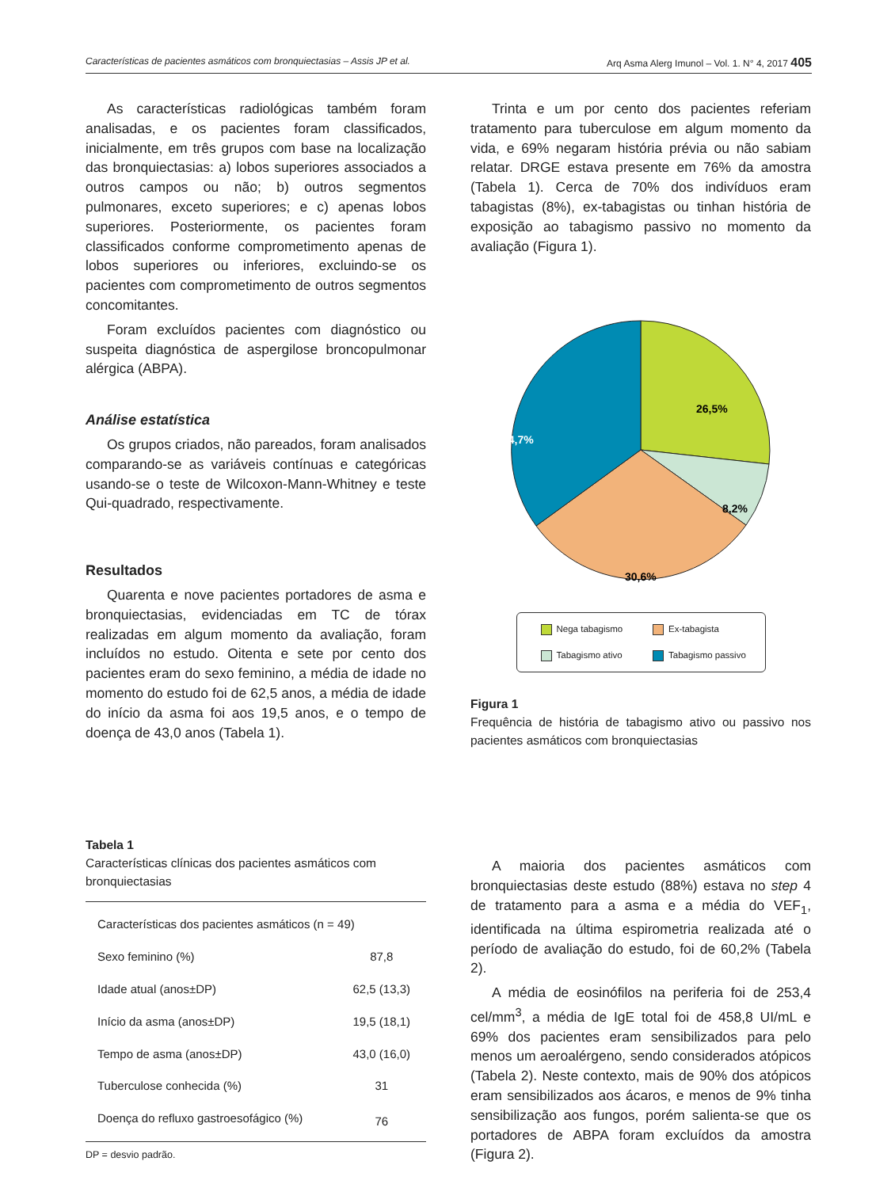Características de pacientes asmáticos com bronquiectasias – Assis JP et al. Arq Asma Alerg Imunol – Vol. 1. N° 4, 2017 405
As características radiológicas também foram analisadas, e os pacientes foram classificados, inicialmente, em três grupos com base na localização das bronquiectasias: a) lobos superiores associados a outros campos ou não; b) outros segmentos pulmonares, exceto superiores; e c) apenas lobos superiores. Posteriormente, os pacientes foram classificados conforme comprometimento apenas de lobos superiores ou inferiores, excluindo-se os pacientes com comprometimento de outros segmentos concomitantes.
Foram excluídos pacientes com diagnóstico ou suspeita diagnóstica de aspergilose broncopulmonar alérgica (ABPA).
Análise estatística
Os grupos criados, não pareados, foram analisados comparando-se as variáveis contínuas e categóricas usando-se o teste de Wilcoxon-Mann-Whitney e teste Qui-quadrado, respectivamente.
Resultados
Quarenta e nove pacientes portadores de asma e bronquiectasias, evidenciadas em TC de tórax realizadas em algum momento da avaliação, foram incluídos no estudo. Oitenta e sete por cento dos pacientes eram do sexo feminino, a média de idade no momento do estudo foi de 62,5 anos, a média de idade do início da asma foi aos 19,5 anos, e o tempo de doença de 43,0 anos (Tabela 1).
Tabela 1
Características clínicas dos pacientes asmáticos com bronquiectasias
| Características dos pacientes asmáticos (n = 49) | |
| Sexo feminino (%) | 87,8 |
| Idade atual (anos±DP) | 62,5 (13,3) |
| Início da asma (anos±DP) | 19,5 (18,1) |
| Tempo de asma (anos±DP) | 43,0 (16,0) |
| Tuberculose conhecida (%) | 31 |
| Doença do refluxo gastroesofágico (%) | 76 |
DP = desvio padrão.
Trinta e um por cento dos pacientes referiam tratamento para tuberculose em algum momento da vida, e 69% negaram história prévia ou não sabiam relatar. DRGE estava presente em 76% da amostra (Tabela 1). Cerca de 70% dos indivíduos eram tabagistas (8%), ex-tabagistas ou tinhan história de exposição ao tabagismo passivo no momento da avaliação (Figura 1).
26,5%
8,2%
30,6%
34,7%
Nega tabagismo Ex-tabagista Tabagismo ativo Tabagismo passivo
Figura 1
Frequência de história de tabagismo ativo ou passivo nos pacientes asmáticos com bronquiectasias
A maioria dos pacientes asmáticos com bronquiectasias deste estudo (88%) estava no step 4 de tratamento para a asma e a média do VEF<sub>1</sub>, identificada na última espirometria realizada até o período de avaliação do estudo, foi de 60,2% (Tabela 2).
A média de eosinófilos na periferia foi de 253,4 cel/mm<sup>3</sup>, a média de IgE total foi de 458,8 UI/mL e 69% dos pacientes eram sensibilizados para pelo menos um aeroalérgeno, sendo considerados atópicos (Tabela 2). Neste contexto, mais de 90% dos atópicos eram sensibilizados aos ácaros, e menos de 9% tinha sensibilização aos fungos, porém salienta-se que os portadores de ABPA foram excluídos da amostra (Figura 2).